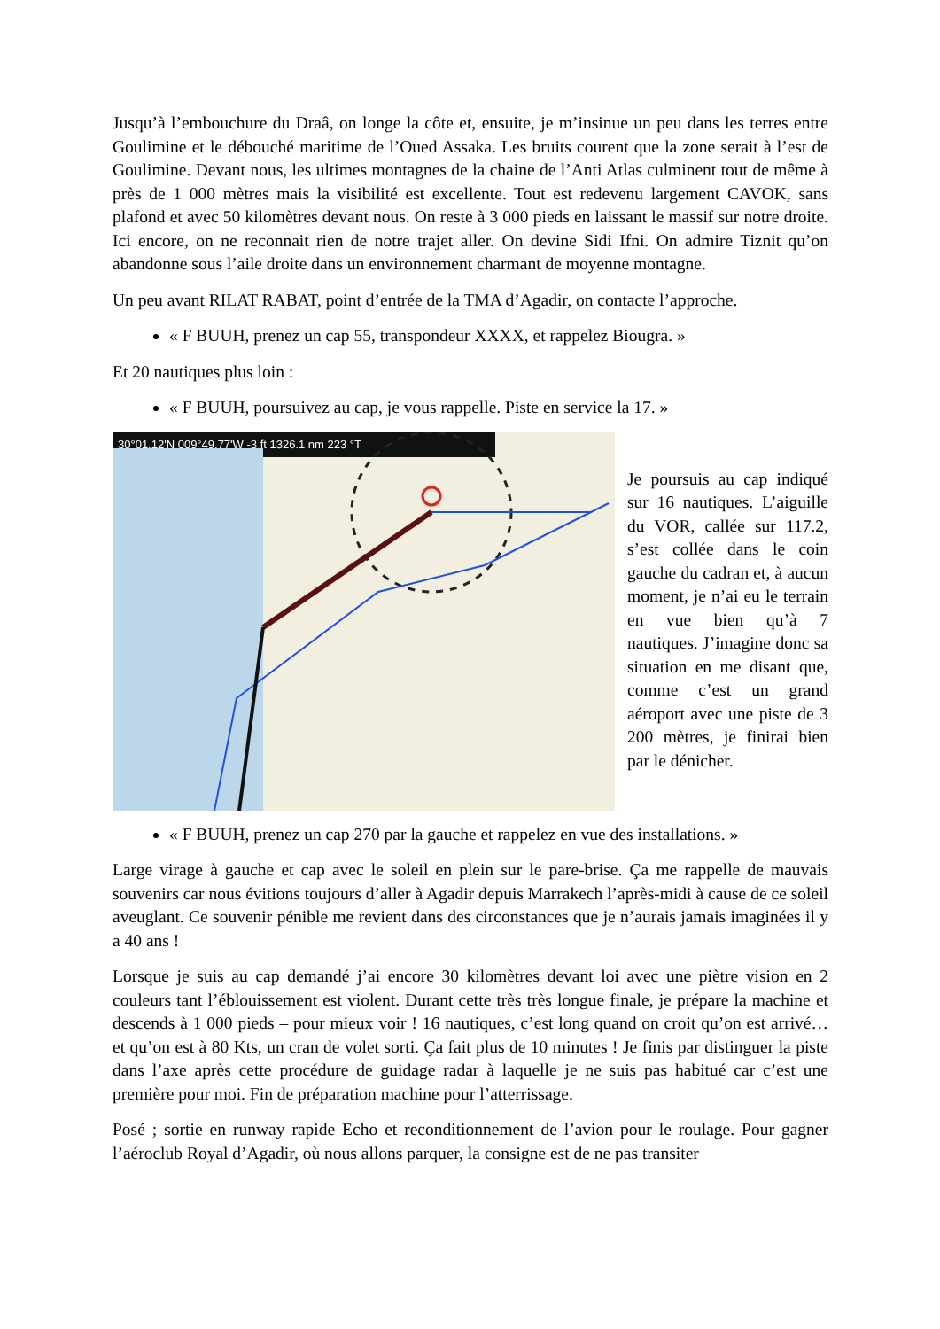Jusqu’à l’embouchure du Draâ, on longe la côte et, ensuite, je m’insinue un peu dans les terres entre Goulimine et le débouché maritime de l’Oued Assaka. Les bruits courent que la zone serait à l’est de Goulimine. Devant nous, les ultimes montagnes de la chaine de l’Anti Atlas culminent tout de même à près de 1 000 mètres mais la visibilité est excellente. Tout est redevenu largement CAVOK, sans plafond et avec 50 kilomètres devant nous. On reste à 3 000 pieds en laissant le massif sur notre droite. Ici encore, on ne reconnait rien de notre trajet aller. On devine Sidi Ifni. On admire Tiznit qu’on abandonne sous l’aile droite dans un environnement charmant de moyenne montagne.
Un peu avant RILAT RABAT, point d’entrée de la TMA d’Agadir, on contacte l’approche.
« F BUUH, prenez un cap 55, transpondeur XXXX, et rappelez Biougra. »
Et 20 nautiques plus loin :
« F BUUH, poursuivez au cap, je vous rappelle. Piste en service la 17. »
30°01.12'N 009°49.77'W -3 ft 1326.1 nm 223 °T
Je poursuis au cap indiqué sur 16 nautiques. L’aiguille du VOR, callée sur 117.2, s’est collée dans le coin gauche du cadran et, à aucun moment, je n’ai eu le terrain en vue bien qu’à 7 nautiques. J’imagine donc sa situation en me disant que, comme c’est un grand aéroport avec une piste de 3 200 mètres, je finirai bien par le dénicher.
« F BUUH, prenez un cap 270 par la gauche et rappelez en vue des installations. »
Large virage à gauche et cap avec le soleil en plein sur le pare-brise. Ça me rappelle de mauvais souvenirs car nous évitions toujours d’aller à Agadir depuis Marrakech l’après-midi à cause de ce soleil aveuglant. Ce souvenir pénible me revient dans des circonstances que je n’aurais jamais imaginées il y a 40 ans !
Lorsque je suis au cap demandé j’ai encore 30 kilomètres devant loi avec une piètre vision en 2 couleurs tant l’éblouissement est violent. Durant cette très très longue finale, je prépare la machine et descends à 1 000 pieds – pour mieux voir ! 16 nautiques, c’est long quand on croit qu’on est arrivé… et qu’on est à 80 Kts, un cran de volet sorti. Ça fait plus de 10 minutes ! Je finis par distinguer la piste dans l’axe après cette procédure de guidage radar à laquelle je ne suis pas habitué car c’est une première pour moi. Fin de préparation machine pour l’atterrissage.
Posé ; sortie en runway rapide Echo et reconditionnement de l’avion pour le roulage. Pour gagner l’aéroclub Royal d’Agadir, où nous allons parquer, la consigne est de ne pas transiter